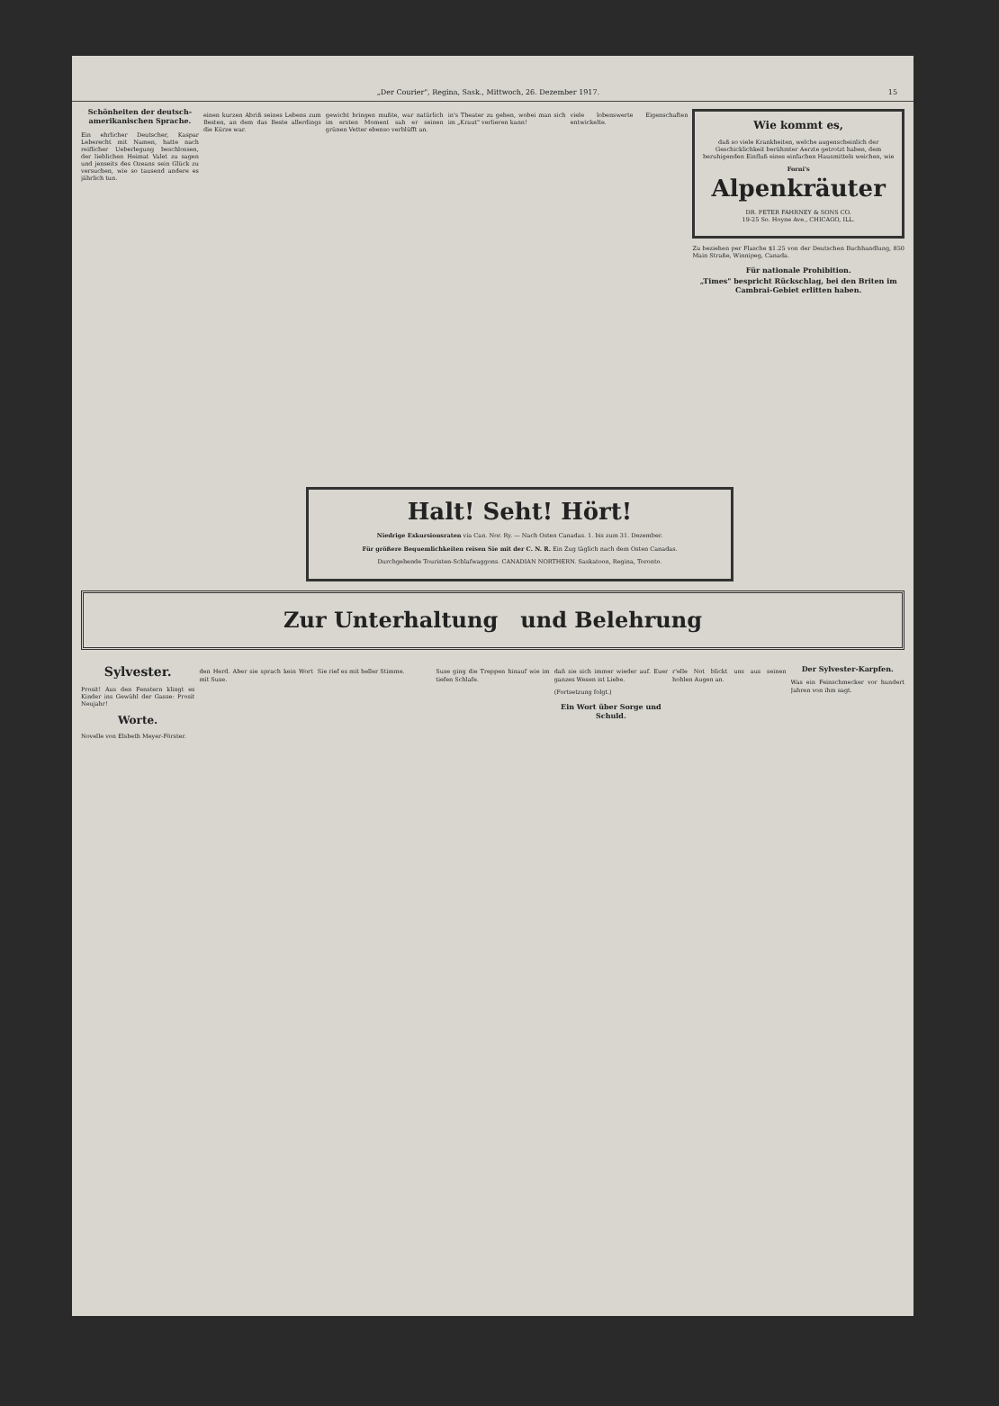„Der Courier", Regina, Sask., Mittwoch, 26. Dezember 1917. 15
Schönheiten der deutsch-amerikanischen Sprache.
Ein ehrlicher Deutscher, Kaspar Leberecht mit Namen, hatte nach reiflicher Ueberlegung beschlossen, der lieblichen Heimat Valet zu sagen und jenseits des Ozeans sein Glück zu versuchen, wie so tausend andere es jährlich tun.
einen kurzen Abriß seines Lebens zum Besten, an dem das Beste allerdings die Kürze war.
gewicht bringen mußte, war natürlich im ersten Moment sah er seinen grünen Vetter ebenso verblüfft an.
in's Theater zu gehen, wobei man sich im „Kraut" verlieren kann!
viele lobenswerte Eigenschaften entwickelte.
Wie kommt es,
daß so viele Krankheiten, welche augenscheinlich der Geschicklichkeit berühmter Aerzte getrotzt haben, dem beruhigenden Einfluß eines einfachen Hausmittels weichen, wie
Forni's
Alpenkräuter
DR. PETER FAHRNEY & SONS CO.
19-25 So. Hoyne Ave., CHICAGO, ILL.
Zu beziehen per Flasche $1.25 von der Deutschen Buchhandlung, 850 Main Straße, Winnipeg, Canada.
Für nationale Prohibition.
„Times" bespricht Rückschlag, bei den Briten im Cambrai-Gebiet erlitten haben.
Halt! Seht! Hört!
Niedrige Exkursionsraten via Can. Nor. Ry. — Nach Osten Canadas. 1. bis zum 31. Dezember.
Für größere Bequemlichkeiten reisen Sie mit der C. N. R. Ein Zug täglich nach dem Osten Canadas.
Durchgehende Touristen-Schlafwaggons. CANADIAN NORTHERN. Saskatoon, Regina, Toronto.
Zur Unterhaltung und Belehrung
Sylvester.
Prosit! Aus den Fenstern klingt es Kinder ins Gewühl der Gasse: Prosit Neujahr!
Worte.
Novelle von Elsbeth Meyer-Förster.
den Herd. Aber sie sprach kein Wort mit Suse.
Sie rief es mit heller Stimme. Suse ging die Treppen hinauf wie im tiefen Schlafe.
daß sie sich immer wieder auf. Euer ganzes Wesen ist Liebe.
(Fortsetzung folgt.)
Ein Wort über Sorge und Schuld.
r'elle Not blickt uns aus seinen hohlen Augen an.
Der Sylvester-Karpfen.
Was ein Feinschmecker vor hundert Jahren von ihm sagt.